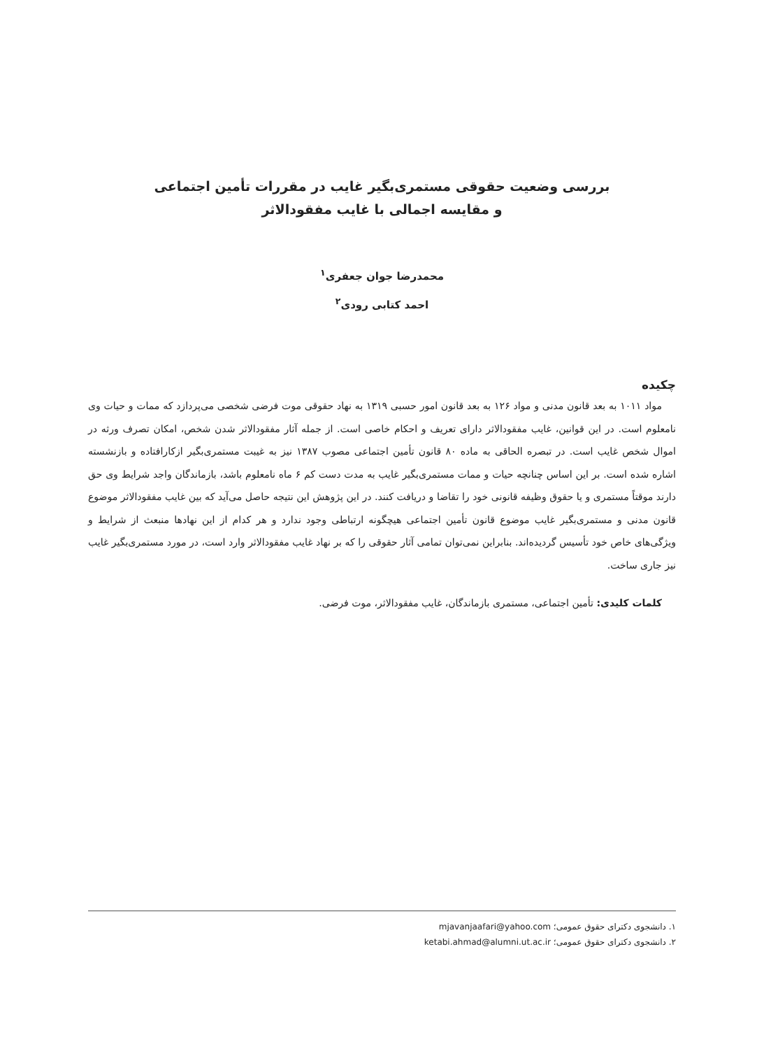بررسی وضعیت حقوقی مستمری‌بگیر غایب در مقررات تأمین اجتماعی
و مقایسه اجمالی با غایب مفقودالاثر
محمدرضا جوان جعفری<sup>۱</sup>
احمد کتابی رودی<sup>۲</sup>
چکیده
مواد ۱۰۱۱ به بعد قانون مدنی و مواد ۱۲۶ به بعد قانون امور حسبی ۱۳۱۹ به نهاد حقوقی موت فرضی شخصی می‌پردازد که ممات و حیات وی نامعلوم است. در این قوانین، غایب مفقودالاثر دارای تعریف و احکام خاصی است. از جمله آثار مفقودالاثر شدن شخص، امکان تصرف ورثه در اموال شخص غایب است. در تبصره الحاقی به ماده ۸۰ قانون تأمین اجتماعی مصوب ۱۳۸۷ نیز به غیبت مستمری‌بگیر ازکارافتاده و بازنشسته اشاره شده است. بر این اساس چنانچه حیات و ممات مستمری‌بگیر غایب به مدت دست کم ۶ ماه نامعلوم باشد، بازماندگان واجد شرایط وی حق دارند موقتاً مستمری و یا حقوق وظیفه قانونی خود را تقاضا و دریافت کنند. در این پژوهش این نتیجه حاصل می‌آید که بین غایب مفقودالاثر موضوع قانون مدنی و مستمری‌بگیر غایب موضوع قانون تأمین اجتماعی هیچگونه ارتباطی وجود ندارد و هر کدام از این نهادها منبعث از شرایط و ویژگی‌های خاص خود تأسیس گردیده‌اند. بنابراین نمی‌توان تمامی آثار حقوقی را که بر نهاد غایب مفقودالاثر وارد است، در مورد مستمری‌بگیر غایب نیز جاری ساخت.
کلمات کلیدی: تأمین اجتماعی، مستمری بازماندگان، غایب مفقودالاثر، موت فرضی.
۱. دانشجوی دکترای حقوق عمومی؛ mjavanjaafari@yahoo.com
۲. دانشجوی دکترای حقوق عمومی؛ ketabi.ahmad@alumni.ut.ac.ir